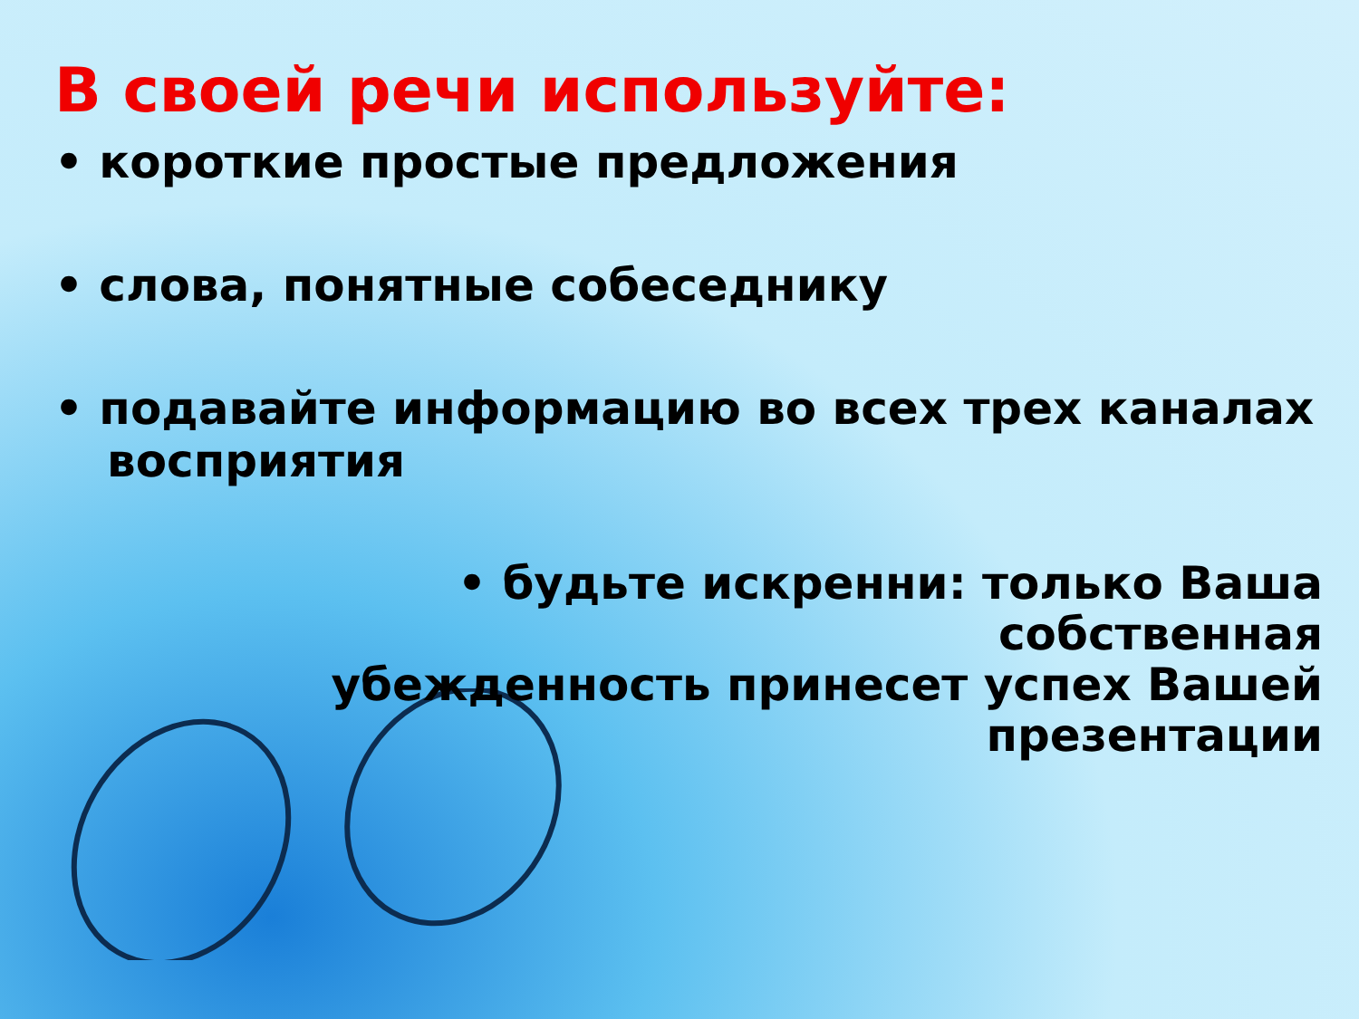В своей речи используйте:
• короткие простые предложения
• слова, понятные собеседнику
• подавайте информацию во всех трех каналах восприятия
• будьте искренни: только Ваша собственная
убежденность принесет успех Вашей
презентации